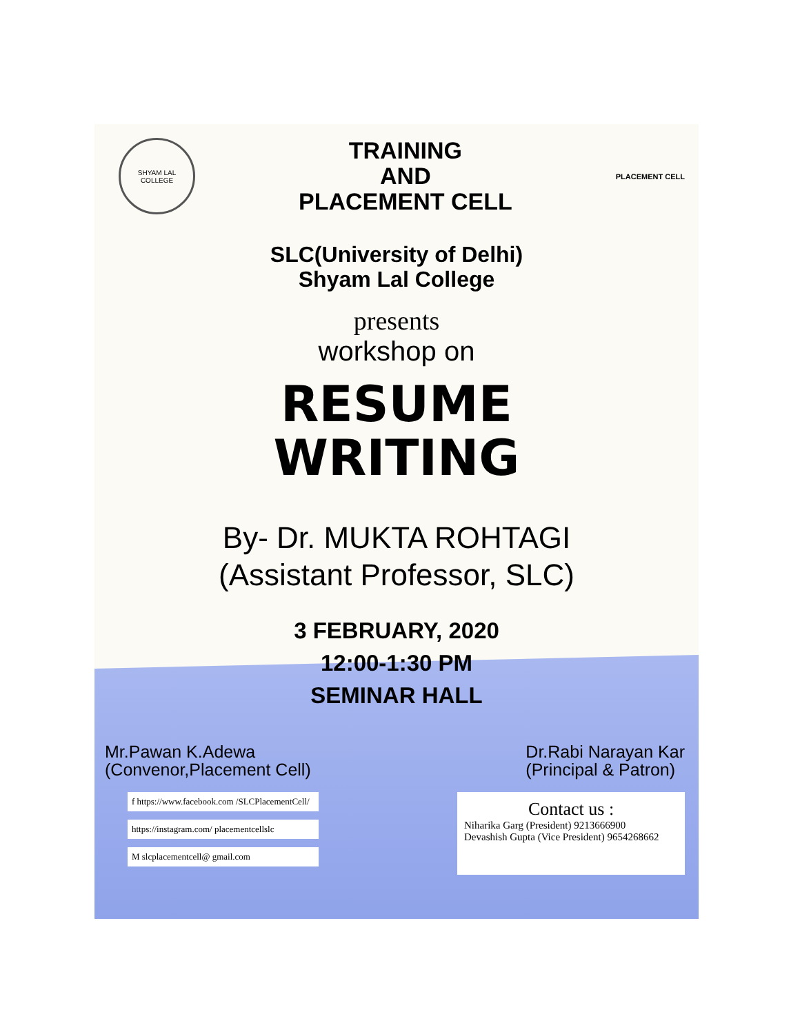SHYAM LAL COLLEGE
TRAINING
AND
PLACEMENT CELL
PLACEMENT CELL
SLC(University of Delhi)
Shyam Lal College
presents
workshop on
RESUME
WRITING
By- Dr. MUKTA ROHTAGI
(Assistant Professor, SLC)
3 FEBRUARY, 2020
12:00-1:30 PM
SEMINAR HALL
Mr.Pawan K.Adewa
(Convenor,Placement Cell)
Dr.Rabi Narayan Kar
(Principal & Patron)
f https://www.facebook.com /SLCPlacementCell/
https://instagram.com/ placementcellslc
M slcplacementcell@ gmail.com
Contact us :
Niharika Garg (President) 9213666900
Devashish Gupta (Vice President) 9654268662